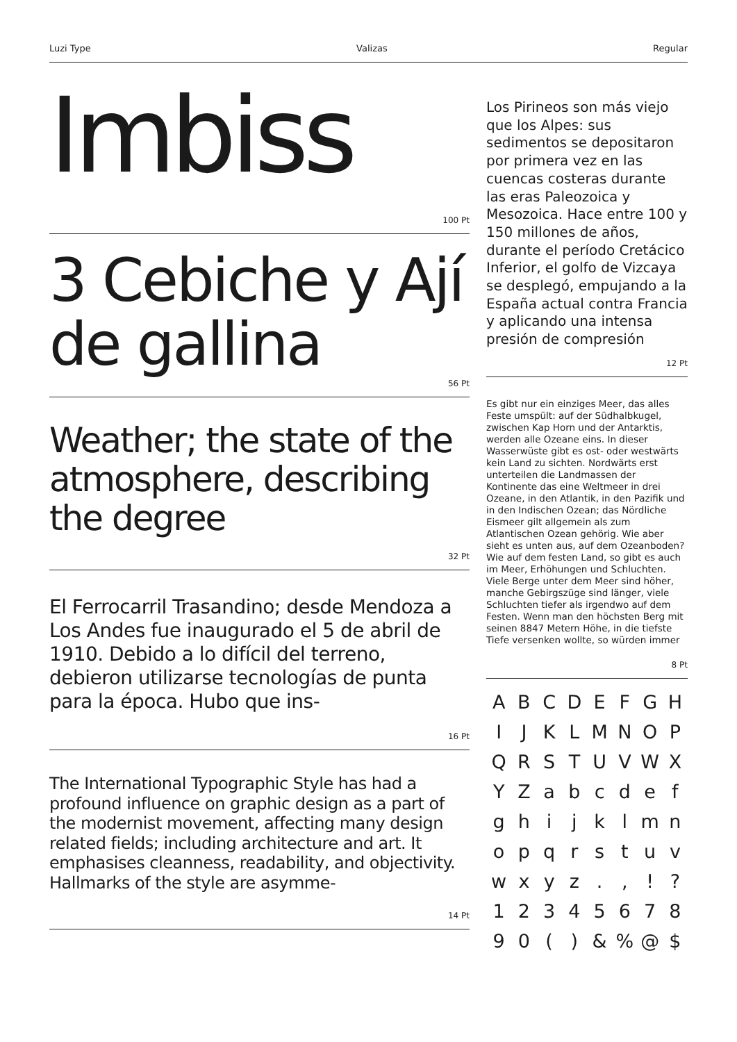Luzi Type Valizas Regular
Imbiss
100 Pt
3 Cebiche y Ají de gallina
56 Pt
Weather; the state of the atmosphere, describing the degree
32 Pt
El Ferrocarril Trasandino; desde Mendoza a Los Andes fue inaugurado el 5 de abril de 1910. Debido a lo difícil del terreno, debieron utilizarse tecnologías de punta para la época. Hubo que ins-
16 Pt
The International Typographic Style has had a profound influence on graphic design as a part of the modernist movement, affecting many design related fields; including architecture and art. It emphasises cleanness, readability, and objectivity. Hallmarks of the style are asymme-
14 Pt
Los Pirineos son más viejo que los Alpes: sus sedimentos se depositaron por primera vez en las cuencas costeras durante las eras Paleozoica y Mesozoica. Hace entre 100 y 150 millones de años, durante el período Cretácico Inferior, el golfo de Vizcaya se desplegó, empujando a la España actual contra Francia y aplicando una intensa presión de compresión
12 Pt
Es gibt nur ein einziges Meer, das alles Feste umspült: auf der Südhalbkugel, zwischen Kap Horn und der Antarktis, werden alle Ozeane eins. In dieser Wasserwüste gibt es ost- oder westwärts kein Land zu sichten. Nordwärts erst unterteilen die Landmassen der Kontinente das eine Weltmeer in drei Ozeane, in den Atlantik, in den Pazifik und in den Indischen Ozean; das Nördliche Eismeer gilt allgemein als zum Atlantischen Ozean gehörig. Wie aber sieht es unten aus, auf dem Ozeanboden? Wie auf dem festen Land, so gibt es auch im Meer, Erhöhungen und Schluchten. Viele Berge unter dem Meer sind höher, manche Gebirgszüge sind länger, viele Schluchten tiefer als irgendwo auf dem Festen. Wenn man den höchsten Berg mit seinen 8847 Metern Höhe, in die tiefste Tiefe versenken wollte, so würden immer
8 Pt
A B C D E F G H I J K L M N O P Q R S T U V W X Y Z a b c d e f g h i j k l m n o p q r s t u v w x y z . , ! ? 1 2 3 4 5 6 7 8 9 0 ( ) & % @ $